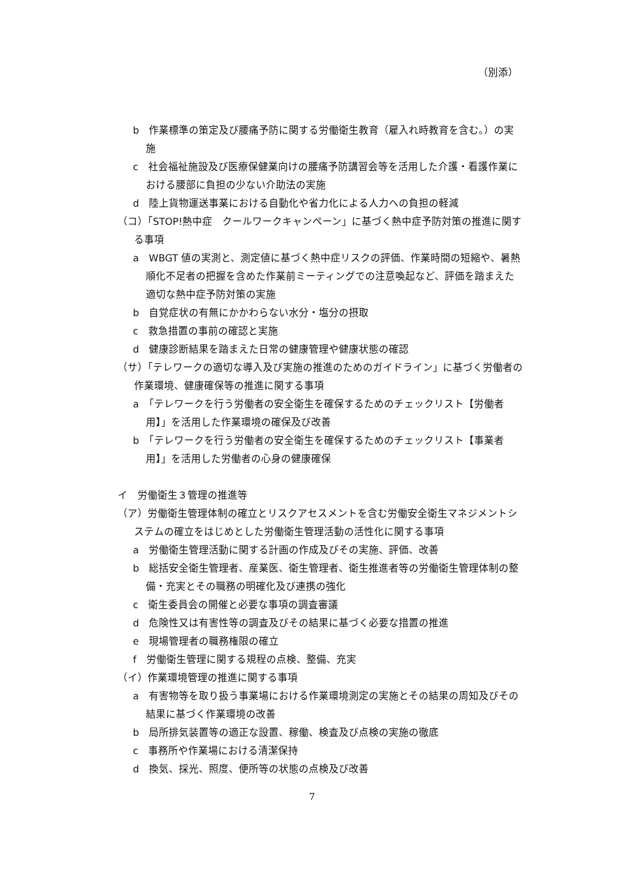（別添）
b　作業標準の策定及び腰痛予防に関する労働衛生教育（雇入れ時教育を含む。）の実施
c　社会福祉施設及び医療保健業向けの腰痛予防講習会等を活用した介護・看護作業における腰部に負担の少ない介助法の実施
d　陸上貨物運送事業における自動化や省力化による人力への負担の軽減
（コ）「STOP!熱中症　クールワークキャンペーン」に基づく熱中症予防対策の推進に関する事項
a　WBGT 値の実測と、測定値に基づく熱中症リスクの評価、作業時間の短縮や、暑熱順化不足者の把握を含めた作業前ミーティングでの注意喚起など、評価を踏まえた適切な熱中症予防対策の実施
b　自覚症状の有無にかかわらない水分・塩分の摂取
c　救急措置の事前の確認と実施
d　健康診断結果を踏まえた日常の健康管理や健康状態の確認
（サ）「テレワークの適切な導入及び実施の推進のためのガイドライン」に基づく労働者の作業環境、健康確保等の推進に関する事項
a　「テレワークを行う労働者の安全衛生を確保するためのチェックリスト【労働者用】」を活用した作業環境の確保及び改善
b　「テレワークを行う労働者の安全衛生を確保するためのチェックリスト【事業者用】」を活用した労働者の心身の健康確保
イ　労働衛生３管理の推進等
（ア）労働衛生管理体制の確立とリスクアセスメントを含む労働安全衛生マネジメントシステムの確立をはじめとした労働衛生管理活動の活性化に関する事項
a　労働衛生管理活動に関する計画の作成及びその実施、評価、改善
b　総括安全衛生管理者、産業医、衛生管理者、衛生推進者等の労働衛生管理体制の整備・充実とその職務の明確化及び連携の強化
c　衛生委員会の開催と必要な事項の調査審議
d　危険性又は有害性等の調査及びその結果に基づく必要な措置の推進
e　現場管理者の職務権限の確立
f　労働衛生管理に関する規程の点検、整備、充実
（イ）作業環境管理の推進に関する事項
a　有害物等を取り扱う事業場における作業環境測定の実施とその結果の周知及びその結果に基づく作業環境の改善
b　局所排気装置等の適正な設置、稼働、検査及び点検の実施の徹底
c　事務所や作業場における清潔保持
d　換気、採光、照度、便所等の状態の点検及び改善
7